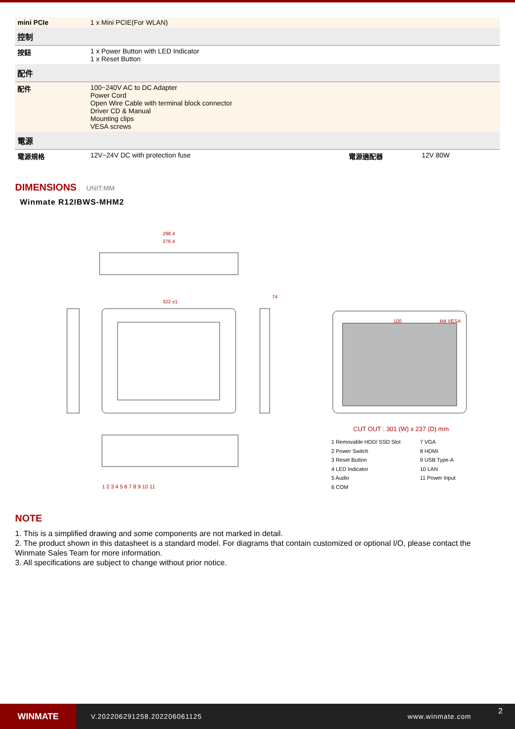| mini PCIe | 1 x Mini PCIE(For WLAN) | | |
| 控制 | | | |
| 按鈕 | 1 x Power Button with LED Indicator 1 x Reset Button | | |
| 配件 | | | |
| 配件 | 100~240V AC to DC Adapter Power Cord Open Wire Cable with terminal block connector Driver CD & Manual Mounting clips VESA screws | | |
| 電源 | | | |
| 電源規格 | 12V~24V DC with protection fuse | 電源適配器 | 12V 80W |
DIMENSIONS UNIT:MM
Winmate R12IBWS-MHM2
298.4
276.4
322 ±1
74
100 M4 VESA
1 2 3 4 5 6 7 8 9 10 11
CUT OUT : 301 (W) x 237 (D) mm
1 Removable HDD/ SSD Slot
2 Power Switch
3 Reset Button
4 LED Indicator
5 Audio
6 COM
7 VGA
8 HDMI
9 USB Type-A
10 LAN
11 Power Input
NOTE
1. This is a simplified drawing and some components are not marked in detail.
2. The product shown in this datasheet is a standard model. For diagrams that contain customized or optional I/O, please contact the Winmate Sales Team for more information.
3. All specifications are subject to change without prior notice.
WINMATE
V.202206291258.202206061125 www.winmate.com
2